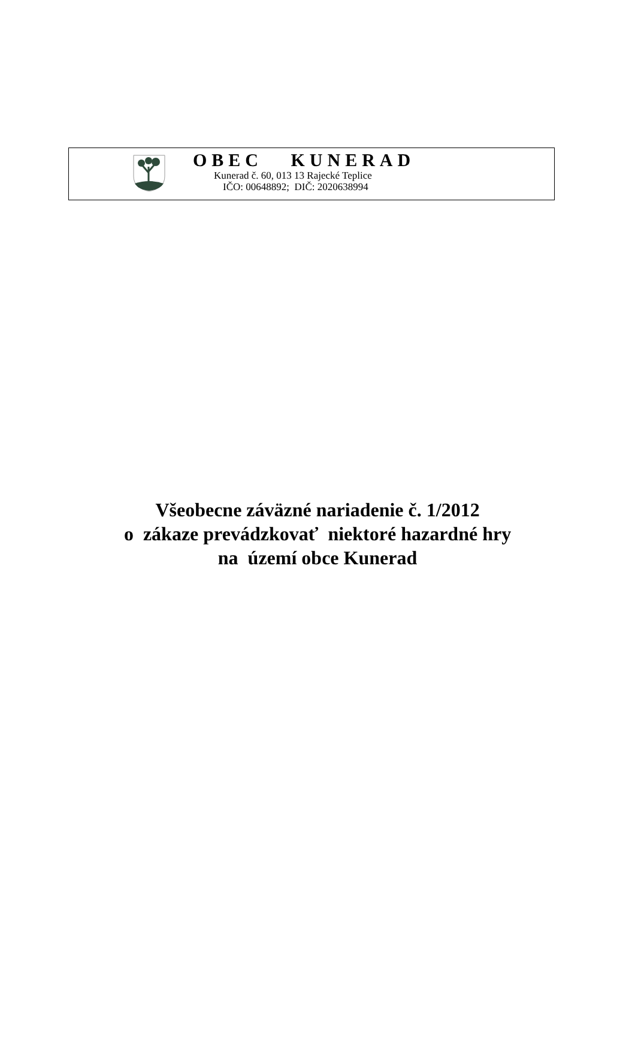OBEC KUNERAD
Kunerad č. 60, 013 13 Rajecké Teplice
IČO: 00648892; DIČ: 2020638994
Všeobecne záväzné nariadenie č. 1/2012
o zákaze prevádzkovať niektoré hazardné hry
na území obce Kunerad